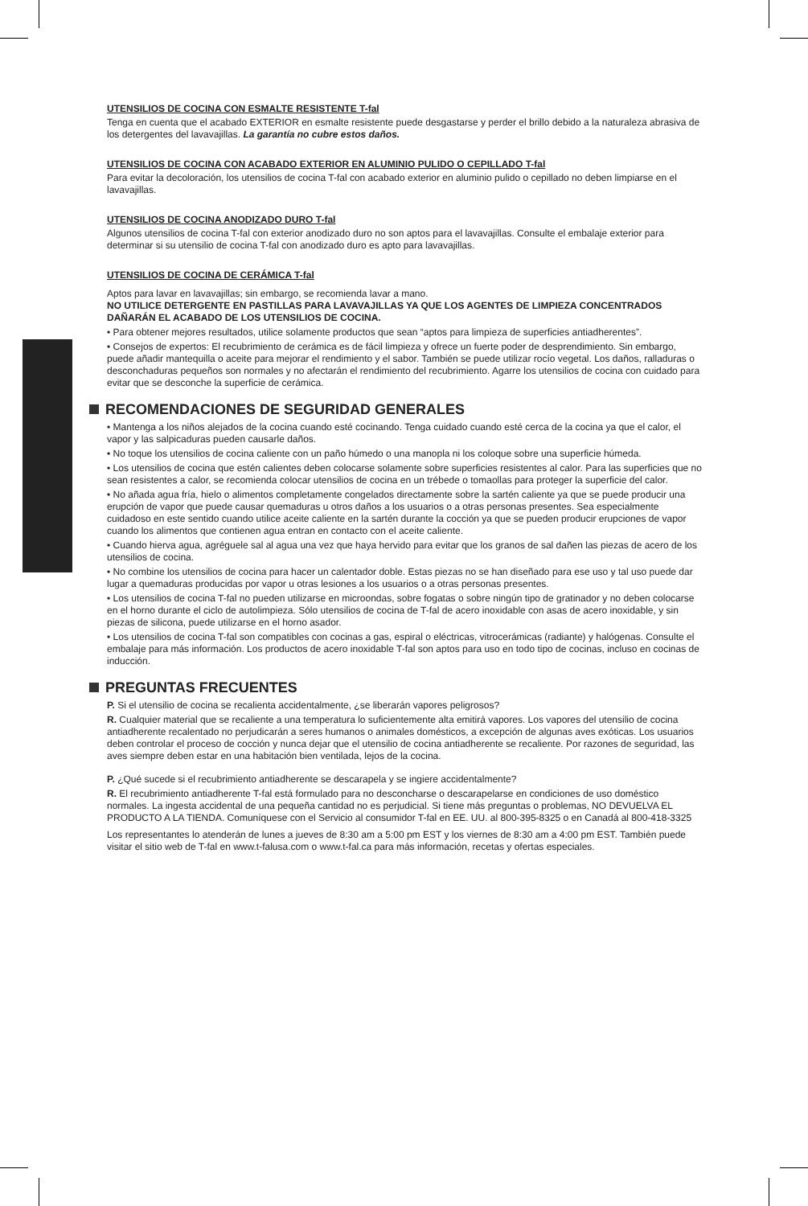UTENSILIOS DE COCINA CON ESMALTE RESISTENTE T-fal
Tenga en cuenta que el acabado EXTERIOR en esmalte resistente puede desgastarse y perder el brillo debido a la naturaleza abrasiva de los detergentes del lavavajillas. La garantía no cubre estos daños.
UTENSILIOS DE COCINA CON ACABADO EXTERIOR EN ALUMINIO PULIDO O CEPILLADO T-fal
Para evitar la decoloración, los utensilios de cocina T-fal con acabado exterior en aluminio pulido o cepillado no deben limpiarse en el lavavajillas.
UTENSILIOS DE COCINA ANODIZADO DURO T-fal
Algunos utensilios de cocina T-fal con exterior anodizado duro no son aptos para el lavavajillas. Consulte el embalaje exterior para determinar si su utensilio de cocina T-fal con anodizado duro es apto para lavavajillas.
UTENSILIOS DE COCINA DE CERÁMICA T-fal
Aptos para lavar en lavavajillas; sin embargo, se recomienda lavar a mano.
NO UTILICE DETERGENTE EN PASTILLAS PARA LAVAVAJILLAS YA QUE LOS AGENTES DE LIMPIEZA CONCENTRADOS DAÑARÁN EL ACABADO DE LOS UTENSILIOS DE COCINA.
• Para obtener mejores resultados, utilice solamente productos que sean “aptos para limpieza de superficies antiadherentes”.
• Consejos de expertos: El recubrimiento de cerámica es de fácil limpieza y ofrece un fuerte poder de desprendimiento. Sin embargo, puede añadir mantequilla o aceite para mejorar el rendimiento y el sabor. También se puede utilizar rocío vegetal. Los daños, ralladuras o desconchaduras pequeños son normales y no afectarán el rendimiento del recubrimiento. Agarre los utensilios de cocina con cuidado para evitar que se desconche la superficie de cerámica.
RECOMENDACIONES DE SEGURIDAD GENERALES
• Mantenga a los niños alejados de la cocina cuando esté cocinando. Tenga cuidado cuando esté cerca de la cocina ya que el calor, el vapor y las salpicaduras pueden causarle daños.
• No toque los utensilios de cocina caliente con un paño húmedo o una manopla ni los coloque sobre una superficie húmeda.
• Los utensilios de cocina que estén calientes deben colocarse solamente sobre superficies resistentes al calor. Para las superficies que no sean resistentes a calor, se recomienda colocar utensilios de cocina en un trébede o tomaollas para proteger la superficie del calor.
• No añada agua fría, hielo o alimentos completamente congelados directamente sobre la sartén caliente ya que se puede producir una erupción de vapor que puede causar quemaduras u otros daños a los usuarios o a otras personas presentes. Sea especialmente cuidadoso en este sentido cuando utilice aceite caliente en la sartén durante la cocción ya que se pueden producir erupciones de vapor cuando los alimentos que contienen agua entran en contacto con el aceite caliente.
• Cuando hierva agua, agréguele sal al agua una vez que haya hervido para evitar que los granos de sal dañen las piezas de acero de los utensilios de cocina.
• No combine los utensilios de cocina para hacer un calentador doble. Estas piezas no se han diseñado para ese uso y tal uso puede dar lugar a quemaduras producidas por vapor u otras lesiones a los usuarios o a otras personas presentes.
• Los utensilios de cocina T-fal no pueden utilizarse en microondas, sobre fogatas o sobre ningún tipo de gratinador y no deben colocarse en el horno durante el ciclo de autolimpieza. Sólo utensilios de cocina de T-fal de acero inoxidable con asas de acero inoxidable, y sin piezas de silicona, puede utilizarse en el horno asador.
• Los utensilios de cocina T-fal son compatibles con cocinas a gas, espiral o eléctricas, vitrocerámicas (radiante) y halógenas. Consulte el embalaje para más información. Los productos de acero inoxidable T-fal son aptos para uso en todo tipo de cocinas, incluso en cocinas de inducción.
PREGUNTAS FRECUENTES
P. Si el utensilio de cocina se recalienta accidentalmente, ¿se liberarán vapores peligrosos?
R. Cualquier material que se recaliente a una temperatura lo suficientemente alta emitirá vapores. Los vapores del utensilio de cocina antiadherente recalentado no perjudicarán a seres humanos o animales domésticos, a excepción de algunas aves exóticas. Los usuarios deben controlar el proceso de cocción y nunca dejar que el utensilio de cocina antiadherente se recaliente. Por razones de seguridad, las aves siempre deben estar en una habitación bien ventilada, lejos de la cocina.
P. ¿Qué sucede si el recubrimiento antiadherente se descarapela y se ingiere accidentalmente?
R. El recubrimiento antiadherente T-fal está formulado para no desconcharse o descarapelarse en condiciones de uso doméstico normales. La ingesta accidental de una pequeña cantidad no es perjudicial. Si tiene más preguntas o problemas, NO DEVUELVA EL PRODUCTO A LA TIENDA. Comuníquese con el Servicio al consumidor T-fal en EE. UU. al 800-395-8325 o en Canadá al 800-418-3325
Los representantes lo atenderán de lunes a jueves de 8:30 am a 5:00 pm EST y los viernes de 8:30 am a 4:00 pm EST. También puede visitar el sitio web de T-fal en www.t-falusa.com o www.t-fal.ca para más información, recetas y ofertas especiales.